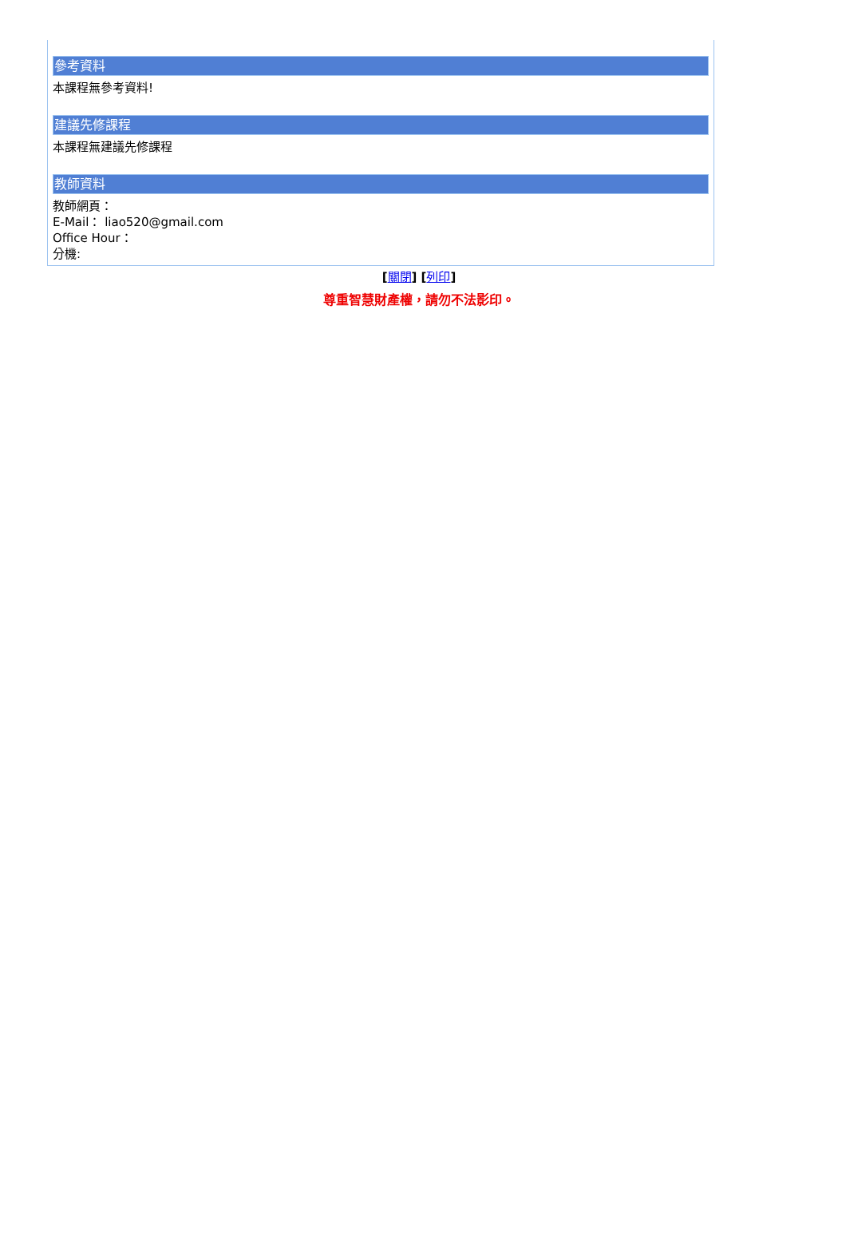參考資料
本課程無參考資料!
建議先修課程
本課程無建議先修課程
教師資料
教師網頁：
E-Mail： liao520@gmail.com
Office Hour：
分機:
[關閉] [列印]
尊重智慧財產權，請勿不法影印。